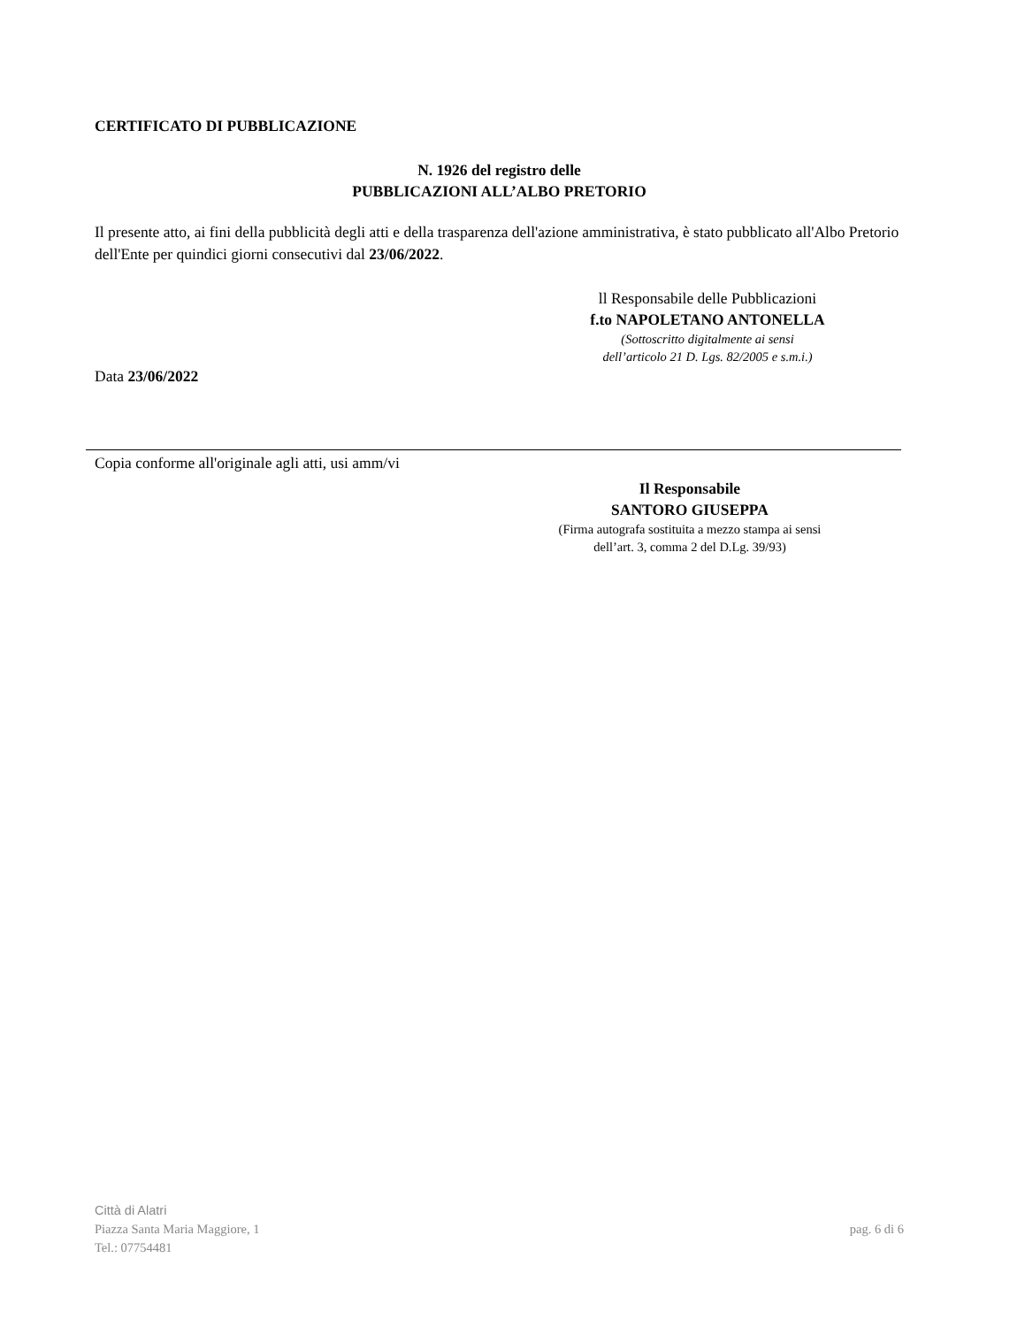CERTIFICATO DI PUBBLICAZIONE
N. 1926 del registro delle
PUBBLICAZIONI ALL’ALBO PRETORIO
Il presente atto, ai fini della pubblicità degli atti e della trasparenza dell'azione amministrativa, è stato pubblicato all'Albo Pretorio dell'Ente per quindici giorni consecutivi dal 23/06/2022.
ll Responsabile delle Pubblicazioni
f.to NAPOLETANO ANTONELLA
(Sottoscritto digitalmente ai sensi
dell’articolo 21 D. Lgs. 82/2005 e s.m.i.)
Data 23/06/2022
Copia conforme all'originale agli atti, usi amm/vi
Il Responsabile
SANTORO GIUSEPPA
(Firma autografa sostituita a mezzo stampa ai sensi
dell’art. 3, comma 2 del D.Lg. 39/93)
Città di Alatri
Piazza Santa Maria Maggiore, 1
Tel.: 07754481
pag. 6 di 6